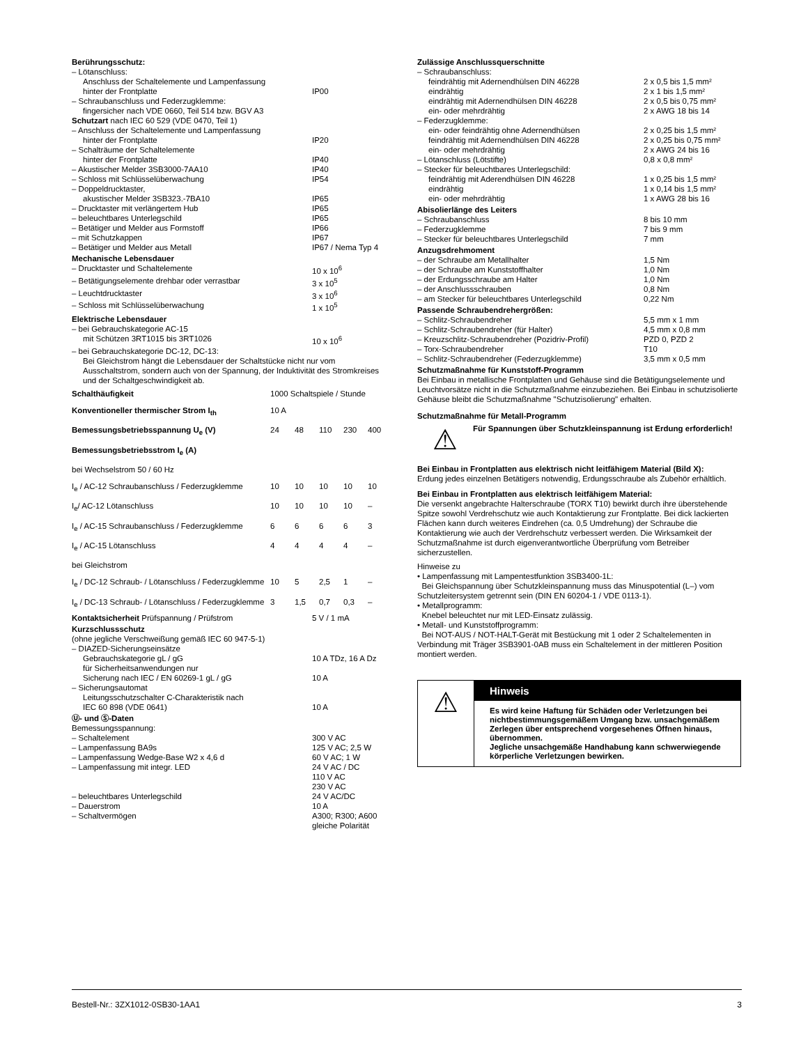| Berührungsschutz: | |
| – Lötanschluss: | |
| Anschluss der Schaltelemente und Lampenfassung | |
| hinter der Frontplatte | IP00 |
| – Schraubanschluss und Federzugklemme: | |
| fingersicher nach VDE 0660, Teil 514 bzw. BGV A3 | |
| Schutzart nach IEC 60 529 (VDE 0470, Teil 1) | |
| – Anschluss der Schaltelemente und Lampenfassung | |
| hinter der Frontplatte | IP20 |
| – Schalträume der Schaltelemente | |
| hinter der Frontplatte | IP40 |
| – Akustischer Melder 3SB3000-7AA10 | IP40 |
| – Schloss mit Schlüsselüberwachung | IP54 |
| – Doppeldrucktaster, | |
| akustischer Melder 3SB323.-7BA10 | IP65 |
| – Drucktaster mit verlängertem Hub | IP65 |
| – beleuchtbares Unterlegschild | IP65 |
| – Betätiger und Melder aus Formstoff | IP66 |
| – mit Schutzkappen | IP67 |
| – Betätiger und Melder aus Metall | IP67 / Nema Typ 4 |
| Mechanische Lebensdauer | |
| – Drucktaster und Schaltelemente | 10 x 10<sup>6</sup> |
| – Betätigungselemente drehbar oder verrastbar | 3 x 10<sup>5</sup> |
| – Leuchtdrucktaster | 3 x 10<sup>6</sup> |
| – Schloss mit Schlüsselüberwachung | 1 x 10<sup>5</sup> |
| Elektrische Lebensdauer | |
| – bei Gebrauchskategorie AC-15 | |
| mit Schützen 3RT1015 bis 3RT1026 | 10 x 10<sup>6</sup> |
| – bei Gebrauchskategorie DC-12, DC-13: | |
| Bei Gleichstrom hängt die Lebensdauer der Schaltstücke nicht nur vom Ausschaltstrom, sondern auch von der Spannung, der Induktivität des Stromkreises und der Schaltgeschwindigkeit ab. | |
| Schalthäufigkeit | 1000 Schaltspiele / Stunde | | | | |
| Konventioneller thermischer Strom I<sub>th</sub> | 10 A | | | | |
| Bemessungsbetriebsspannung U<sub>e</sub> (V) | 24 | 48 | 110 | 230 | 400 |
| Bemessungsbetriebsstrom I<sub>e</sub> (A) | | | | | |
| bei Wechselstrom 50 / 60 Hz | | | | | |
| I<sub>e</sub> / AC-12 Schraubanschluss / Federzugklemme | 10 | 10 | 10 | 10 | 10 |
| I<sub>e</sub>/ AC-12 Lötanschluss | 10 | 10 | 10 | 10 | – |
| I<sub>e</sub> / AC-15 Schraubanschluss / Federzugklemme | 6 | 6 | 6 | 6 | 3 |
| I<sub>e</sub> / AC-15 Lötanschluss | 4 | 4 | 4 | 4 | – |
| bei Gleichstrom | | | | | |
| I<sub>e</sub> / DC-12 Schraub- / Lötanschluss / Federzugklemme | 10 | 5 | 2,5 | 1 | – |
| I<sub>e</sub> / DC-13 Schraub- / Lötanschluss / Federzugklemme | 3 | 1,5 | 0,7 | 0,3 | – |
| Kontaktsicherheit Prüfspannung / Prüfstrom | 5 V / 1 mA |
| Kurzschlussschutz | |
| (ohne jegliche Verschweißung gemäß IEC 60 947-5-1) | |
| – DIAZED-Sicherungseinsätze | |
| Gebrauchskategorie gL / gG | 10 A TDz, 16 A Dz |
| für Sicherheitsanwendungen nur | |
| Sicherung nach IEC / EN 60269-1 gL / gG | 10 A |
| – Sicherungsautomat | |
| Leitungsschutzschalter C-Charakteristik nach | |
| IEC 60 898 (VDE 0641) | 10 A |
| Ⓤ- und Ⓢ-Daten | |
| Bemessungsspannung: | |
| – Schaltelement | 300 V AC |
| – Lampenfassung BA9s | 125 V AC; 2,5 W |
| – Lampenfassung Wedge-Base W2 x 4,6 d | 60 V AC; 1 W |
| – Lampenfassung mit integr. LED | 24 V AC / DC 110 V AC 230 V AC |
| – beleuchtbares Unterlegschild | 24 V AC/DC |
| – Dauerstrom | 10 A |
| – Schaltvermögen | A300; R300; A600 gleiche Polarität |
| Zulässige Anschlussquerschnitte | |
| – Schraubanschluss: | |
| feindrähtig mit Adernendhülsen DIN 46228 | 2 x 0,5 bis 1,5 mm² |
| eindrähtig | 2 x 1 bis 1,5 mm² |
| eindrähtig mit Adernendhülsen DIN 46228 | 2 x 0,5 bis 0,75 mm² |
| ein- oder mehrdrähtig | 2 x AWG 18 bis 14 |
| – Federzugklemme: | |
| ein- oder feindrähtig ohne Adernendhülsen | 2 x 0,25 bis 1,5 mm² |
| feindrähtig mit Adernendhülsen DIN 46228 | 2 x 0,25 bis 0,75 mm² |
| ein- oder mehrdrähtig | 2 x AWG 24 bis 16 |
| – Lötanschluss (Lötstifte) | 0,8 x 0,8 mm² |
| – Stecker für beleuchtbares Unterlegschild: | |
| feindrähtig mit Aderendhülsen DIN 46228 | 1 x 0,25 bis 1,5 mm² |
| eindrähtig | 1 x 0,14 bis 1,5 mm² |
| ein- oder mehrdrähtig | 1 x AWG 28 bis 16 |
| Abisolierlänge des Leiters | |
| – Schraubanschluss | 8 bis 10 mm |
| – Federzugklemme | 7 bis 9 mm |
| – Stecker für beleuchtbares Unterlegschild | 7 mm |
| Anzugsdrehmoment | |
| – der Schraube am Metallhalter | 1,5 Nm |
| – der Schraube am Kunststoffhalter | 1,0 Nm |
| – der Erdungsschraube am Halter | 1,0 Nm |
| – der Anschlussschrauben | 0,8 Nm |
| – am Stecker für beleuchtbares Unterlegschild | 0,22 Nm |
| Passende Schraubendrehergrößen: | |
| – Schlitz-Schraubendreher | 5,5 mm x 1 mm |
| – Schlitz-Schraubendreher (für Halter) | 4,5 mm x 0,8 mm |
| – Kreuzschlitz-Schraubendreher (Pozidriv-Profil) | PZD 0, PZD 2 |
| – Torx-Schraubendreher | T10 |
| – Schlitz-Schraubendreher (Federzugklemme) | 3,5 mm x 0,5 mm |
Schutzmaßnahme für Kunststoff-Programm
Bei Einbau in metallische Frontplatten und Gehäuse sind die Betätigungselemente und Leuchtvorsätze nicht in die Schutzmaßnahme einzubeziehen. Bei Einbau in schutzisolierte Gehäuse bleibt die Schutzmaßnahme "Schutzisolierung" erhalten.
Schutzmaßnahme für Metall-Programm
⚠
Für Spannungen über Schutzkleinspannung ist Erdung erforderlich!
Bei Einbau in Frontplatten aus elektrisch nicht leitfähigem Material (Bild X):
Erdung jedes einzelnen Betätigers notwendig, Erdungsschraube als Zubehör erhältlich.
Bei Einbau in Frontplatten aus elektrisch leitfähigem Material:
Die versenkt angebrachte Halterschraube (TORX T10) bewirkt durch ihre überstehende Spitze sowohl Verdrehschutz wie auch Kontaktierung zur Frontplatte. Bei dick lackierten Flächen kann durch weiteres Eindrehen (ca. 0,5 Umdrehung) der Schraube die Kontaktierung wie auch der Verdrehschutz verbessert werden. Die Wirksamkeit der Schutzmaßnahme ist durch eigenverantwortliche Überprüfung vom Betreiber sicherzustellen.
Hinweise zu
• Lampenfassung mit Lampentestfunktion 3SB3400-1L:
Bei Gleichspannung über Schutzkleinspannung muss das Minuspotential (L–) vom Schutzleitersystem getrennt sein (DIN EN 60204-1 / VDE 0113-1).
• Metallprogramm:
Knebel beleuchtet nur mit LED-Einsatz zulässig.
• Metall- und Kunststoffprogramm:
Bei NOT-AUS / NOT-HALT-Gerät mit Bestückung mit 1 oder 2 Schaltelementen in Verbindung mit Träger 3SB3901-0AB muss ein Schaltelement in der mittleren Position montiert werden.
⚠
Hinweis
Es wird keine Haftung für Schäden oder Verletzungen bei nichtbestimmungsgemäßem Umgang bzw. unsachgemäßem Zerlegen über entsprechend vorgesehenes Öffnen hinaus, übernommen.
Jegliche unsachgemäße Handhabung kann schwerwiegende körperliche Verletzungen bewirken.
Bestell-Nr.: 3ZX1012-0SB30-1AA1 3